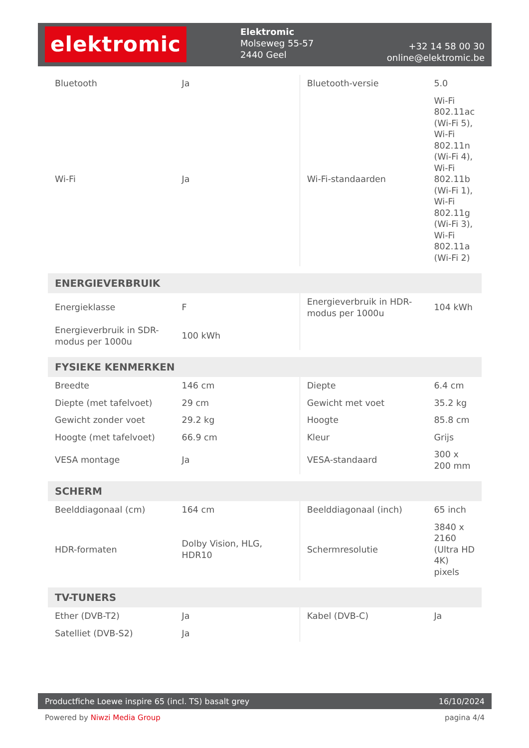elektromic
Elektromic
Molseweg 55-57
2440 Geel
+32 14 58 00 30
online@elektromic.be
| Bluetooth | Ja | Bluetooth-versie | 5.0 |
| Wi-Fi | Ja | Wi-Fi-standaarden | Wi-Fi 802.11ac (Wi-Fi 5), Wi-Fi 802.11n (Wi-Fi 4), Wi-Fi 802.11b (Wi-Fi 1), Wi-Fi 802.11g (Wi-Fi 3), Wi-Fi 802.11a (Wi-Fi 2) |
| ENERGIEVERBRUIK | | | |
| Energieklasse | F | Energieverbruik in HDR-modus per 1000u | 104 kWh |
| Energieverbruik in SDR-modus per 1000u | 100 kWh | | |
| FYSIEKE KENMERKEN | | | |
| Breedte | 146 cm | Diepte | 6.4 cm |
| Diepte (met tafelvoet) | 29 cm | Gewicht met voet | 35.2 kg |
| Gewicht zonder voet | 29.2 kg | Hoogte | 85.8 cm |
| Hoogte (met tafelvoet) | 66.9 cm | Kleur | Grijs |
| VESA montage | Ja | VESA-standaard | 300 x 200 mm |
| SCHERM | | | |
| Beelddiagonaal (cm) | 164 cm | Beelddiagonaal (inch) | 65 inch |
| HDR-formaten | Dolby Vision, HLG, HDR10 | Schermresolutie | 3840 x 2160 (Ultra HD 4K) pixels |
| TV-TUNERS | | | |
| Ether (DVB-T2) | Ja | Kabel (DVB-C) | Ja |
| Satelliet (DVB-S2) | Ja | | |
Productfiche Loewe inspire 65 (incl. TS) basalt grey 16/10/2024
Powered by Niwzi Media Group pagina 4/4